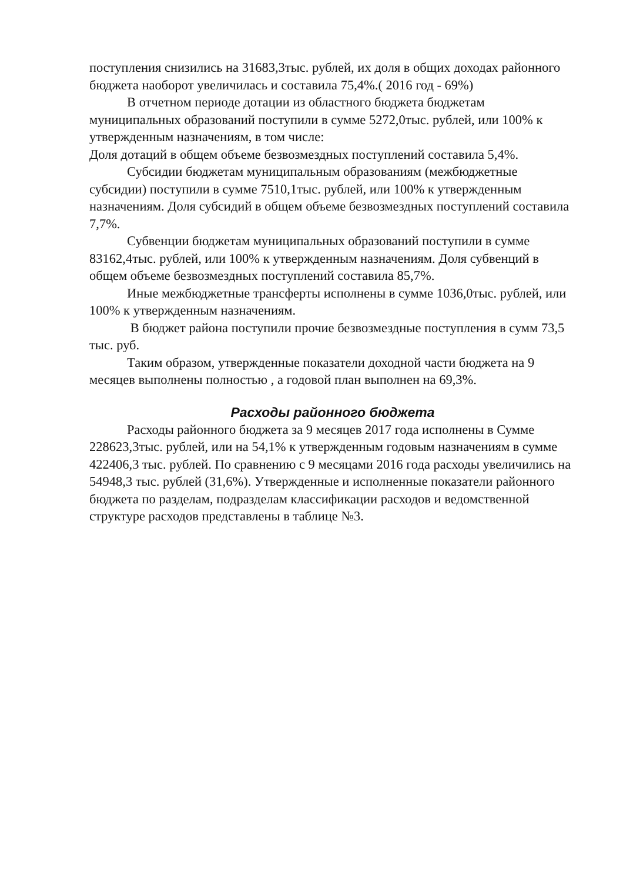поступления снизились на 31683,3тыс. рублей, их доля в общих доходах районного бюджета наоборот увеличилась и составила 75,4%.( 2016 год - 69%)
В отчетном периоде дотации из областного бюджета бюджетам муниципальных образований поступили в сумме 5272,0тыс. рублей, или 100% к утвержденным назначениям, в том числе:
Доля дотаций в общем объеме безвозмездных поступлений составила 5,4%.
Субсидии бюджетам муниципальным образованиям (межбюджетные субсидии) поступили в сумме 7510,1тыс. рублей, или 100% к утвержденным назначениям. Доля субсидий в общем объеме безвозмездных поступлений составила 7,7%.
Субвенции бюджетам муниципальных образований поступили в сумме 83162,4тыс. рублей, или 100% к утвержденным назначениям. Доля субвенций в общем объеме безвозмездных поступлений составила 85,7%.
Иные межбюджетные трансферты исполнены в сумме 1036,0тыс. рублей, или 100% к утвержденным назначениям.
В бюджет района поступили прочие безвозмездные поступления в сумм 73,5 тыс. руб.
Таким образом, утвержденные показатели доходной части бюджета на 9 месяцев выполнены полностью , а годовой план выполнен на 69,3%.
Расходы районного бюджета
Расходы районного бюджета за 9 месяцев 2017 года исполнены в Сумме 228623,3тыс. рублей, или на 54,1% к утвержденным годовым назначениям в сумме 422406,3 тыс. рублей. По сравнению с 9 месяцами 2016 года расходы увеличились на 54948,3 тыс. рублей (31,6%). Утвержденные и исполненные показатели районного бюджета по разделам, подразделам классификации расходов и ведомственной структуре расходов представлены в таблице №3.